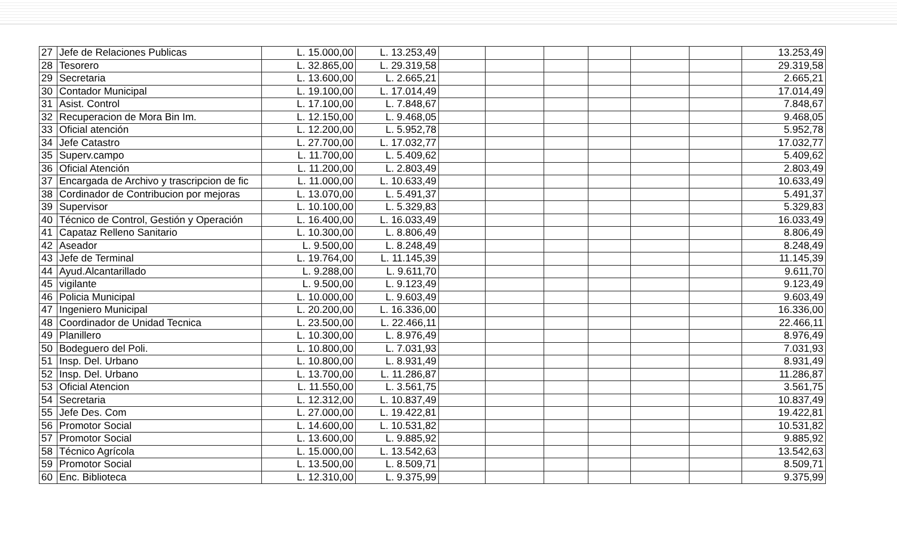| 27 | Jefe de Relaciones Publicas | L. 15.000,00 | L. 13.253,49 | | | | | | | 13.253,49 |
| 28 | Tesorero | L. 32.865,00 | L. 29.319,58 | | | | | | | 29.319,58 |
| 29 | Secretaria | L. 13.600,00 | L. 2.665,21 | | | | | | | 2.665,21 |
| 30 | Contador Municipal | L. 19.100,00 | L. 17.014,49 | | | | | | | 17.014,49 |
| 31 | Asist. Control | L. 17.100,00 | L. 7.848,67 | | | | | | | 7.848,67 |
| 32 | Recuperacion de Mora Bin Im. | L. 12.150,00 | L. 9.468,05 | | | | | | | 9.468,05 |
| 33 | Oficial atención | L. 12.200,00 | L. 5.952,78 | | | | | | | 5.952,78 |
| 34 | Jefe Catastro | L. 27.700,00 | L. 17.032,77 | | | | | | | 17.032,77 |
| 35 | Superv.campo | L. 11.700,00 | L. 5.409,62 | | | | | | | 5.409,62 |
| 36 | Oficial Atención | L. 11.200,00 | L. 2.803,49 | | | | | | | 2.803,49 |
| 37 | Encargada de Archivo y trascripcion de fic | L. 11.000,00 | L. 10.633,49 | | | | | | | 10.633,49 |
| 38 | Cordinador de Contribucion por mejoras | L. 13.070,00 | L. 5.491,37 | | | | | | | 5.491,37 |
| 39 | Supervisor | L. 10.100,00 | L. 5.329,83 | | | | | | | 5.329,83 |
| 40 | Técnico de Control, Gestión y Operación | L. 16.400,00 | L. 16.033,49 | | | | | | | 16.033,49 |
| 41 | Capataz Relleno Sanitario | L. 10.300,00 | L. 8.806,49 | | | | | | | 8.806,49 |
| 42 | Aseador | L. 9.500,00 | L. 8.248,49 | | | | | | | 8.248,49 |
| 43 | Jefe de Terminal | L. 19.764,00 | L. 11.145,39 | | | | | | | 11.145,39 |
| 44 | Ayud.Alcantarillado | L. 9.288,00 | L. 9.611,70 | | | | | | | 9.611,70 |
| 45 | vigilante | L. 9.500,00 | L. 9.123,49 | | | | | | | 9.123,49 |
| 46 | Policia Municipal | L. 10.000,00 | L. 9.603,49 | | | | | | | 9.603,49 |
| 47 | Ingeniero Municipal | L. 20.200,00 | L. 16.336,00 | | | | | | | 16.336,00 |
| 48 | Coordinador de Unidad Tecnica | L. 23.500,00 | L. 22.466,11 | | | | | | | 22.466,11 |
| 49 | Planillero | L. 10.300,00 | L. 8.976,49 | | | | | | | 8.976,49 |
| 50 | Bodeguero del Poli. | L. 10.800,00 | L. 7.031,93 | | | | | | | 7.031,93 |
| 51 | Insp. Del. Urbano | L. 10.800,00 | L. 8.931,49 | | | | | | | 8.931,49 |
| 52 | Insp. Del. Urbano | L. 13.700,00 | L. 11.286,87 | | | | | | | 11.286,87 |
| 53 | Oficial Atencion | L. 11.550,00 | L. 3.561,75 | | | | | | | 3.561,75 |
| 54 | Secretaria | L. 12.312,00 | L. 10.837,49 | | | | | | | 10.837,49 |
| 55 | Jefe Des. Com | L. 27.000,00 | L. 19.422,81 | | | | | | | 19.422,81 |
| 56 | Promotor Social | L. 14.600,00 | L. 10.531,82 | | | | | | | 10.531,82 |
| 57 | Promotor Social | L. 13.600,00 | L. 9.885,92 | | | | | | | 9.885,92 |
| 58 | Técnico Agrícola | L. 15.000,00 | L. 13.542,63 | | | | | | | 13.542,63 |
| 59 | Promotor Social | L. 13.500,00 | L. 8.509,71 | | | | | | | 8.509,71 |
| 60 | Enc. Biblioteca | L. 12.310,00 | L. 9.375,99 | | | | | | | 9.375,99 |